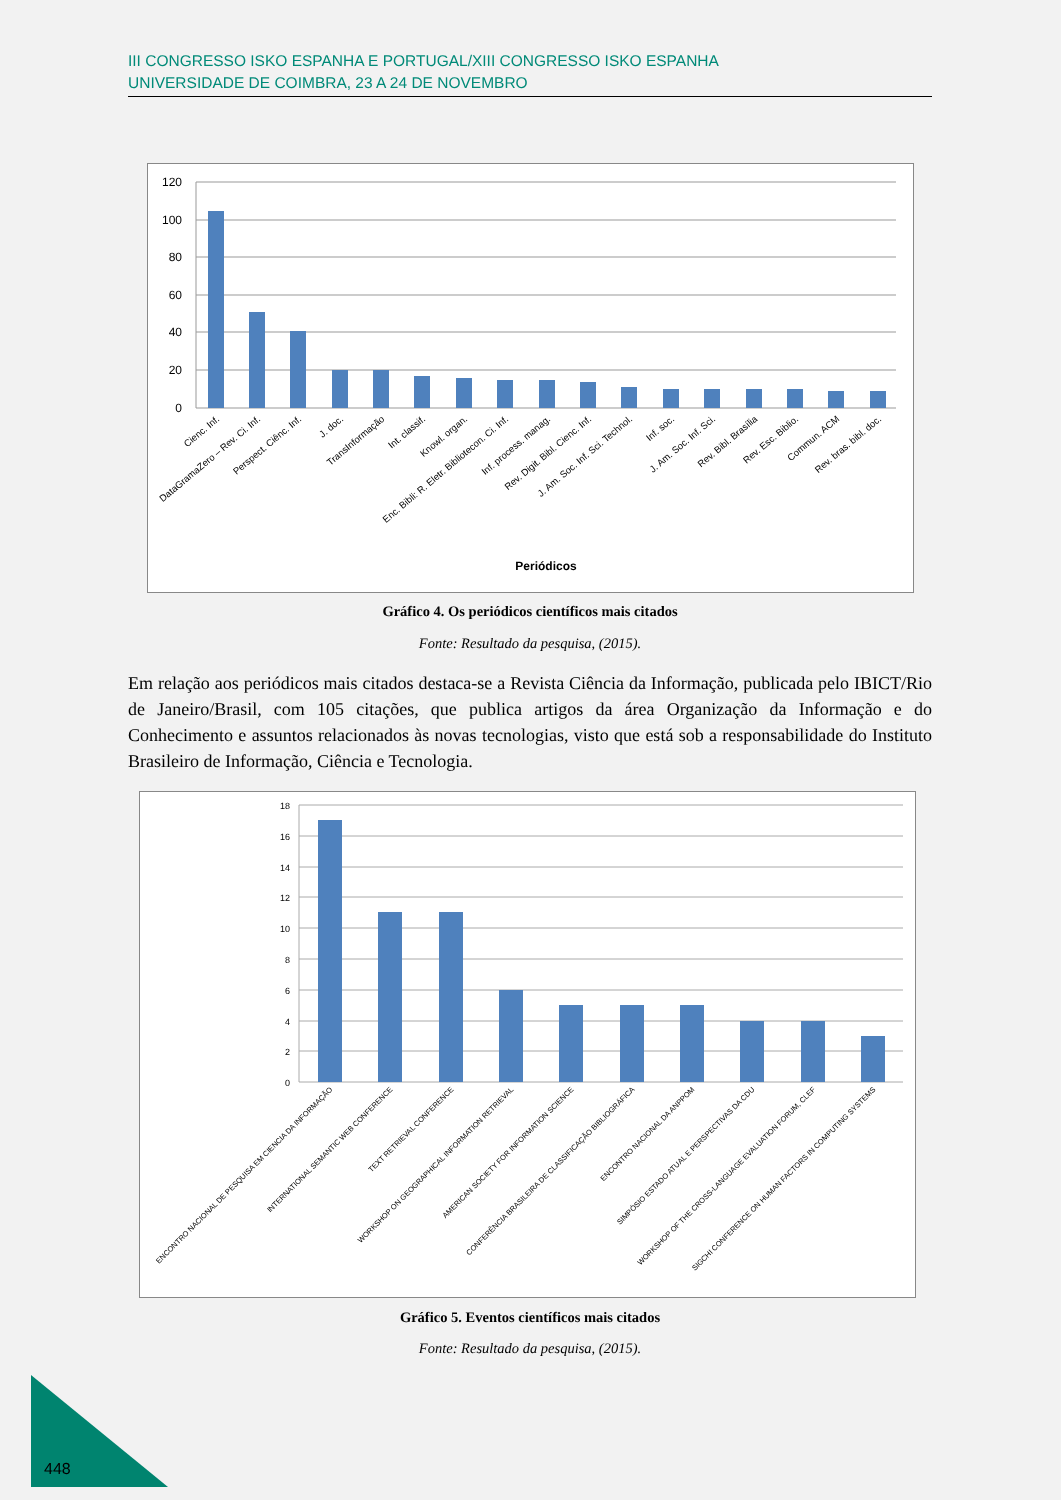III CONGRESSO ISKO ESPANHA E PORTUGAL/XIII CONGRESSO ISKO ESPANHA
UNIVERSIDADE DE COIMBRA, 23 A 24 DE NOVEMBRO
120
100
80
60
40
20
0
Cienc. Inf.
DataGramaZero – Rev. Ci. Inf.
Perspect. Ciênc. Inf.
J. doc.
TransInformação
Int. classif.
Knowl. organ.
Enc. Bibli: R. Eletr. Bibliotecon. Ci. Inf.
Inf. process. manag.
Rev. Digit. Bibl. Cienc. Inf.
J. Am. Soc. Inf. Sci. Technol.
Inf. soc.
J. Am. Soc. Inf. Sci.
Rev. Bibl. Brasília
Rev. Esc. Biblio.
Commun. ACM
Rev. bras. bibl. doc.
Periódicos
Gráfico 4. Os periódicos científicos mais citados
Fonte: Resultado da pesquisa, (2015).
Em relação aos periódicos mais citados destaca-se a Revista Ciência da Informação, publicada pelo IBICT/Rio de Janeiro/Brasil, com 105 citações, que publica artigos da área Organização da Informação e do Conhecimento e assuntos relacionados às novas tecnologias, visto que está sob a responsabilidade do Instituto Brasileiro de Informação, Ciência e Tecnologia.
18
16
14
12
10
8
6
4
2
0
ENCONTRO NACIONAL DE PESQUISA EM CIENCIA DA INFORMAÇÃO
INTERNATIONAL SEMANTIC WEB CONFERENCE
TEXT RETRIEVAL CONFERENCE
WORKSHOP ON GEOGRAPHICAL INFORMATION RETRIEVAL
AMERICAN SOCIETY FOR INFORMATION SCIENCE
CONFERÊNCIA BRASILEIRA DE CLASSIFICAÇÃO BIBLIOGRÁFICA
ENCONTRO NACIONAL DA ANPPOM
SIMPÓSIO ESTADO ATUAL E PERSPECTIVAS DA CDU
WORKSHOP OF THE CROSS-LANGUAGE EVALUATION FORUM, CLEF
SIGCHI CONFERENCE ON HUMAN FACTORS IN COMPUTING SYSTEMS
Gráfico 5. Eventos científicos mais citados
Fonte: Resultado da pesquisa, (2015).
448